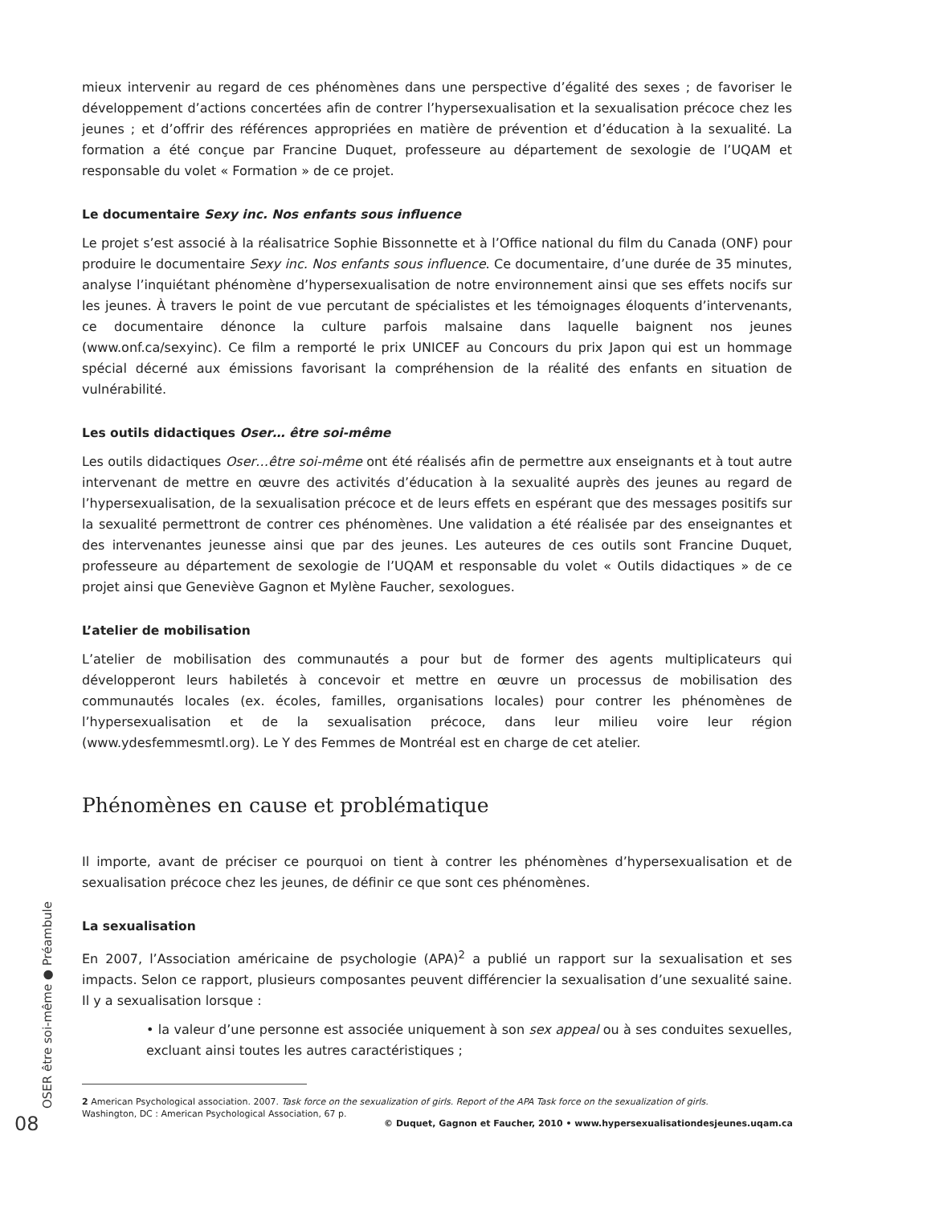mieux intervenir au regard de ces phénomènes dans une perspective d’égalité des sexes ; de favoriser le développement d’actions concertées afin de contrer l’hypersexualisation et la sexualisation précoce chez les jeunes ; et d’offrir des références appropriées en matière de prévention et d’éducation à la sexualité. La formation a été conçue par Francine Duquet, professeure au département de sexologie de l’UQAM et responsable du volet « Formation » de ce projet.
Le documentaire Sexy inc. Nos enfants sous influence
Le projet s’est associé à la réalisatrice Sophie Bissonnette et à l’Office national du film du Canada (ONF) pour produire le documentaire Sexy inc. Nos enfants sous influence. Ce documentaire, d’une durée de 35 minutes, analyse l’inquiétant phénomène d’hypersexualisation de notre environnement ainsi que ses effets nocifs sur les jeunes. À travers le point de vue percutant de spécialistes et les témoignages éloquents d’intervenants, ce documentaire dénonce la culture parfois malsaine dans laquelle baignent nos jeunes (www.onf.ca/sexyinc). Ce film a remporté le prix UNICEF au Concours du prix Japon qui est un hommage spécial décerné aux émissions favorisant la compréhension de la réalité des enfants en situation de vulnérabilité.
Les outils didactiques Oser… être soi-même
Les outils didactiques Oser…être soi-même ont été réalisés afin de permettre aux enseignants et à tout autre intervenant de mettre en œuvre des activités d’éducation à la sexualité auprès des jeunes au regard de l’hypersexualisation, de la sexualisation précoce et de leurs effets en espérant que des messages positifs sur la sexualité permettront de contrer ces phénomènes. Une validation a été réalisée par des enseignantes et des intervenantes jeunesse ainsi que par des jeunes. Les auteures de ces outils sont Francine Duquet, professeure au département de sexologie de l’UQAM et responsable du volet « Outils didactiques » de ce projet ainsi que Geneviève Gagnon et Mylène Faucher, sexologues.
L’atelier de mobilisation
L’atelier de mobilisation des communautés a pour but de former des agents multiplicateurs qui développeront leurs habiletés à concevoir et mettre en œuvre un processus de mobilisation des communautés locales (ex. écoles, familles, organisations locales) pour contrer les phénomènes de l’hypersexualisation et de la sexualisation précoce, dans leur milieu voire leur région (www.ydesfemmesmtl.org). Le Y des Femmes de Montréal est en charge de cet atelier.
Phénomènes en cause et problématique
Il importe, avant de préciser ce pourquoi on tient à contrer les phénomènes d’hypersexualisation et de sexualisation précoce chez les jeunes, de définir ce que sont ces phénomènes.
La sexualisation
En 2007, l’Association américaine de psychologie (APA)<sup>2</sup> a publié un rapport sur la sexualisation et ses impacts. Selon ce rapport, plusieurs composantes peuvent différencier la sexualisation d’une sexualité saine. Il y a sexualisation lorsque :
• la valeur d’une personne est associée uniquement à son sex appeal ou à ses conduites sexuelles, excluant ainsi toutes les autres caractéristiques ;
2 American Psychological association. 2007. Task force on the sexualization of girls. Report of the APA Task force on the sexualization of girls.
Washington, DC : American Psychological Association, 67 p.
OSER être soi-même ● Préambule
08
© Duquet, Gagnon et Faucher, 2010 • www.hypersexualisationdesjeunes.uqam.ca